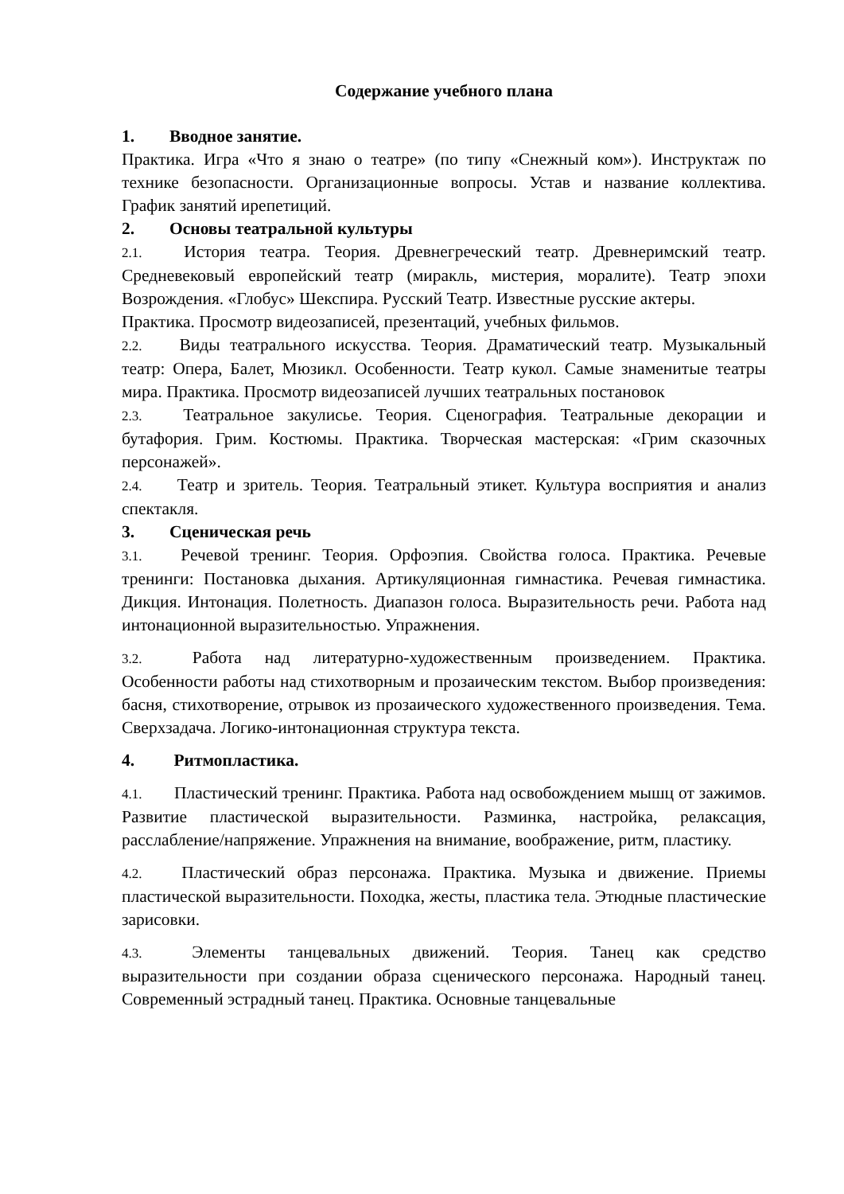Содержание учебного плана
1. Вводное занятие.
Практика. Игра «Что я знаю о театре» (по типу «Снежный ком»). Инструктаж по технике безопасности. Организационные вопросы. Устав и название коллектива. График занятий ирепетиций.
2. Основы театральной культуры
2.1. История театра. Теория. Древнегреческий театр. Древнеримский театр. Средневековый европейский театр (миракль, мистерия, моралите). Театр эпохи Возрождения. «Глобус» Шекспира. Русский Театр. Известные русские актеры.
Практика. Просмотр видеозаписей, презентаций, учебных фильмов.
2.2. Виды театрального искусства. Теория. Драматический театр. Музыкальный театр: Опера, Балет, Мюзикл. Особенности. Театр кукол. Самые знаменитые театры мира. Практика. Просмотр видеозаписей лучших театральных постановок
2.3. Театральное закулисье. Теория. Сценография. Театральные декорации и бутафория. Грим. Костюмы. Практика. Творческая мастерская: «Грим сказочных персонажей».
2.4. Театр и зритель. Теория. Театральный этикет. Культура восприятия и анализ спектакля.
3. Сценическая речь
3.1. Речевой тренинг. Теория. Орфоэпия. Свойства голоса. Практика. Речевые тренинги: Постановка дыхания. Артикуляционная гимнастика. Речевая гимнастика. Дикция. Интонация. Полетность. Диапазон голоса. Выразительность речи. Работа над интонационной выразительностью. Упражнения.
3.2. Работа над литературно-художественным произведением. Практика. Особенности работы над стихотворным и прозаическим текстом. Выбор произведения: басня, стихотворение, отрывок из прозаического художественного произведения. Тема. Сверхзадача. Логико-интонационная структура текста.
4. Ритмопластика.
4.1. Пластический тренинг. Практика. Работа над освобождением мышц от зажимов. Развитие пластической выразительности. Разминка, настройка, релаксация, расслабление/напряжение. Упражнения на внимание, воображение, ритм, пластику.
4.2. Пластический образ персонажа. Практика. Музыка и движение. Приемы пластической выразительности. Походка, жесты, пластика тела. Этюдные пластические зарисовки.
4.3. Элементы танцевальных движений. Теория. Танец как средство выразительности при создании образа сценического персонажа. Народный танец. Современный эстрадный танец. Практика. Основные танцевальные